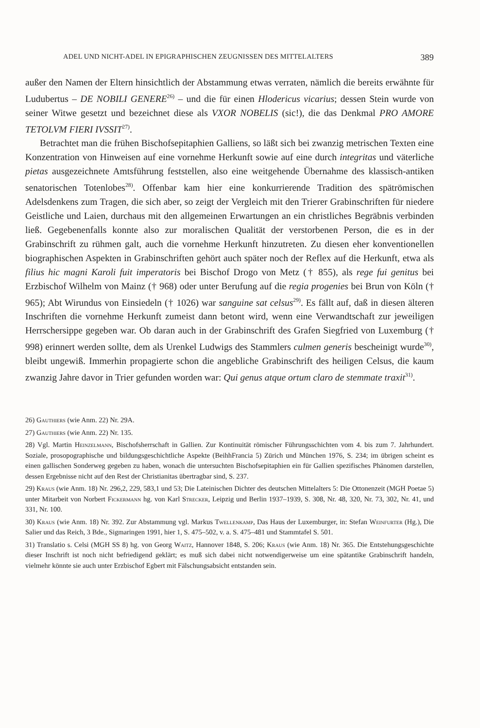ADEL UND NICHT-ADEL IN EPIGRAPHISCHEN ZEUGNISSEN DES MITTELALTERS 389
außer den Namen der Eltern hinsichtlich der Abstammung etwas verraten, nämlich die bereits erwähnte für Ludubertus – DE NOBILI GENERE<sup>26)</sup> – und die für einen Hlodericus vicarius; dessen Stein wurde von seiner Witwe gesetzt und bezeichnet diese als VXOR NOBELIS (sic!), die das Denkmal PRO AMORE TETOLVM FIERI IVSSIT<sup>27)</sup>.
Betrachtet man die frühen Bischofsepitaphien Galliens, so läßt sich bei zwanzig metrischen Texten eine Konzentration von Hinweisen auf eine vornehme Herkunft sowie auf eine durch integritas und väterliche pietas ausgezeichnete Amtsführung feststellen, also eine weitgehende Übernahme des klassisch-antiken senatorischen Totenlobes<sup>28)</sup>. Offenbar kam hier eine konkurrierende Tradition des spätrömischen Adelsdenkens zum Tragen, die sich aber, so zeigt der Vergleich mit den Trierer Grabinschriften für niedere Geistliche und Laien, durchaus mit den allgemeinen Erwartungen an ein christliches Begräbnis verbinden ließ. Gegebenenfalls konnte also zur moralischen Qualität der verstorbenen Person, die es in der Grabinschrift zu rühmen galt, auch die vornehme Herkunft hinzutreten. Zu diesen eher konventionellen biographischen Aspekten in Grabinschriften gehört auch später noch der Reflex auf die Herkunft, etwa als filius hic magni Karoli fuit imperatoris bei Bischof Drogo von Metz († 855), als rege fui genitus bei Erzbischof Wilhelm von Mainz († 968) oder unter Berufung auf die regia progenies bei Brun von Köln († 965); Abt Wirundus von Einsiedeln († 1026) war sanguine sat celsus<sup>29)</sup>. Es fällt auf, daß in diesen älteren Inschriften die vornehme Herkunft zumeist dann betont wird, wenn eine Verwandtschaft zur jeweiligen Herrschersippe gegeben war. Ob daran auch in der Grabinschrift des Grafen Siegfried von Luxemburg († 998) erinnert werden sollte, dem als Urenkel Ludwigs des Stammlers culmen generis bescheinigt wurde<sup>30)</sup>, bleibt ungewiß. Immerhin propagierte schon die angebliche Grabinschrift des heiligen Celsus, die kaum zwanzig Jahre davor in Trier gefunden worden war: Qui genus atque ortum claro de stemmate traxit<sup>31)</sup>.
26) Gauthiers (wie Anm. 22) Nr. 29A.
27) Gauthiers (wie Anm. 22) Nr. 135.
28) Vgl. Martin Heinzelmann, Bischofsherrschaft in Gallien. Zur Kontinuität römischer Führungsschichten vom 4. bis zum 7. Jahrhundert. Soziale, prosopographische und bildungsgeschichtliche Aspekte (BeihhFrancia 5) Zürich und München 1976, S. 234; im übrigen scheint es einen gallischen Sonderweg gegeben zu haben, wonach die untersuchten Bischofsepitaphien ein für Gallien spezifisches Phänomen darstellen, dessen Ergebnisse nicht auf den Rest der Christianitas übertragbar sind, S. 237.
29) Kraus (wie Anm. 18) Nr. 296,2, 229, 583,1 und 53; Die Lateinischen Dichter des deutschen Mittelalters 5: Die Ottonenzeit (MGH Poetae 5) unter Mitarbeit von Norbert Fickermann hg. von Karl Strecker, Leipzig und Berlin 1937–1939, S. 308, Nr. 48, 320, Nr. 73, 302, Nr. 41, und 331, Nr. 100.
30) Kraus (wie Anm. 18) Nr. 392. Zur Abstammung vgl. Markus Twellenkamp, Das Haus der Luxemburger, in: Stefan Weinfurter (Hg.), Die Salier und das Reich, 3 Bde., Sigmaringen 1991, hier 1, S. 475–502, v. a. S. 475–481 und Stammtafel S. 501.
31) Translatio s. Celsi (MGH SS 8) hg. von Georg Waitz, Hannover 1848, S. 206; Kraus (wie Anm. 18) Nr. 365. Die Entstehungsgeschichte dieser Inschrift ist noch nicht befriedigend geklärt; es muß sich dabei nicht notwendigerweise um eine spätantike Grabinschrift handeln, vielmehr könnte sie auch unter Erzbischof Egbert mit Fälschungsabsicht entstanden sein.